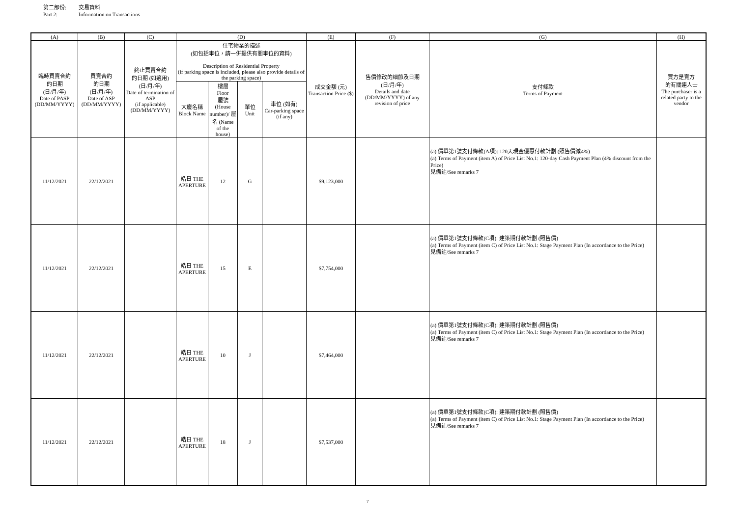第二部份: 交易資料
Part 2: Information on Transactions
| (A) | (B) | (C) | (D) | | | | (E) | (F) | (G) | (H) |
| --- | --- | --- | --- | --- | --- | --- | --- | --- | --- | --- |
| 臨時買賣合約 的日期 (日/月/年) Date of PASP (DD/MM/YYYY) | 買賣合約 的日期 (日/月/年) Date of ASP (DD/MM/YYYY) | 終止買賣合約 的日期 (如適用) (日/月/年) Date of termination of ASP (if applicable) (DD/MM/YYYY) | 住宅物業的描述 (如包括車位，請一併提供有關車位的資料) Description of Residential Property (if parking space is included, please also provide details of the parking space) | | | | 成交金額 (元) Transaction Price ($) | 售價修改的細節及日期 (日/月/年) Details and date (DD/MM/YYYY) of any revision of price | 支付條款 Terms of Payment | 買方是賣方 的有關連人士 The purchaser is a related party to the vendor |
| | | | 大廈名稱 Block Name | 樓層 Floor 屋號 (House number)/ 屋名 (Name of the house) | 單位 Unit | 車位 (如有) Car-parking space (if any) | | | | |
| 11/12/2021 | 22/12/2021 | | 皓日 THE APERTURE | 12 | G | | $9,123,000 | | (a) 價單第1號支付條款(A項): 120天現金優惠付款計劃 (照售價減4%) (a) Terms of Payment (item A) of Price List No.1: 120-day Cash Payment Plan (4% discount from the Price) 見備註/See remarks 7 | |
| 11/12/2021 | 22/12/2021 | | 皓日 THE APERTURE | 15 | E | | $7,754,000 | | (a) 價單第1號支付條款(C項): 建築期付款計劃 (照售價) (a) Terms of Payment (item C) of Price List No.1: Stage Payment Plan (In accordance to the Price) 見備註/See remarks 7 | |
| 11/12/2021 | 22/12/2021 | | 皓日 THE APERTURE | 10 | J | | $7,464,000 | | (a) 價單第1號支付條款(C項): 建築期付款計劃 (照售價) (a) Terms of Payment (item C) of Price List No.1: Stage Payment Plan (In accordance to the Price) 見備註/See remarks 7 | |
| 11/12/2021 | 22/12/2021 | | 皓日 THE APERTURE | 18 | J | | $7,537,000 | | (a) 價單第1號支付條款(C項): 建築期付款計劃 (照售價) (a) Terms of Payment (item C) of Price List No.1: Stage Payment Plan (In accordance to the Price) 見備註/See remarks 7 | |
7